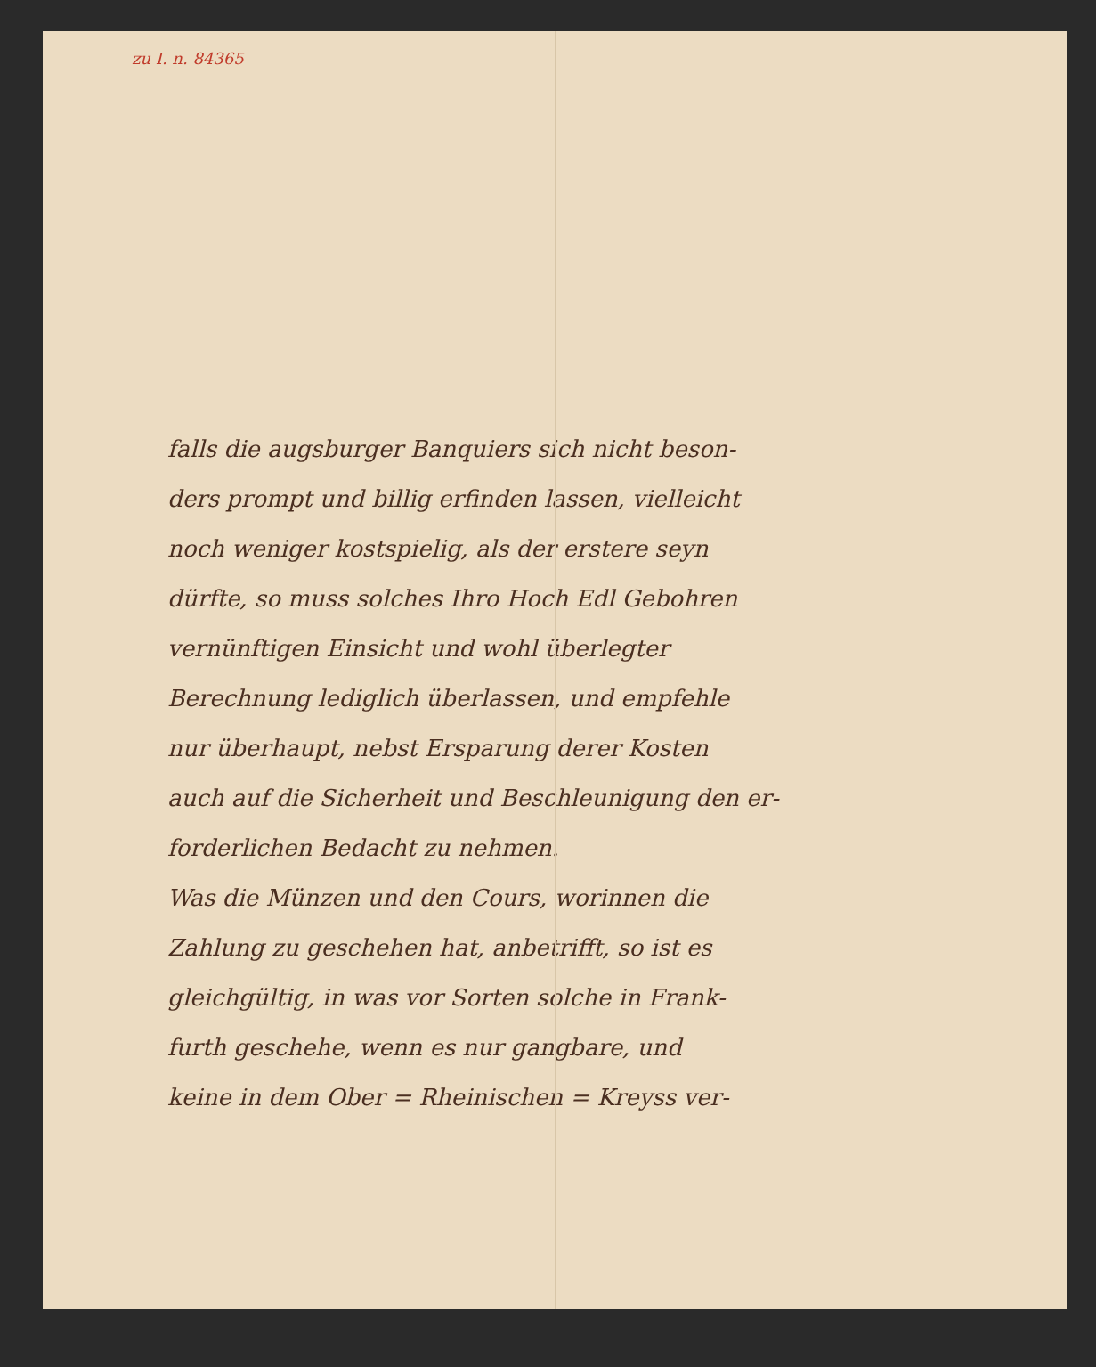zu I. n. 84365
falls die augsburger Banquiers sich nicht beson-
ders prompt und billig erfinden lassen, vielleicht
noch weniger kostspielig, als der erstere seyn
dürfte, so muss solches Ihro Hoch Edl Gebohren
vernünftigen Einsicht und wohl überlegter
Berechnung lediglich überlassen, und empfehle
nur überhaupt, nebst Ersparung derer Kosten
auch auf die Sicherheit und Beschleunigung den er-
forderlichen Bedacht zu nehmen.
Was die Münzen und den Cours, worinnen die
Zahlung zu geschehen hat, anbetrifft, so ist es
gleichgültig, in was vor Sorten solche in Frank-
furth geschehe, wenn es nur gangbare, und
keine in dem Ober = Rheinischen = Kreyss ver-